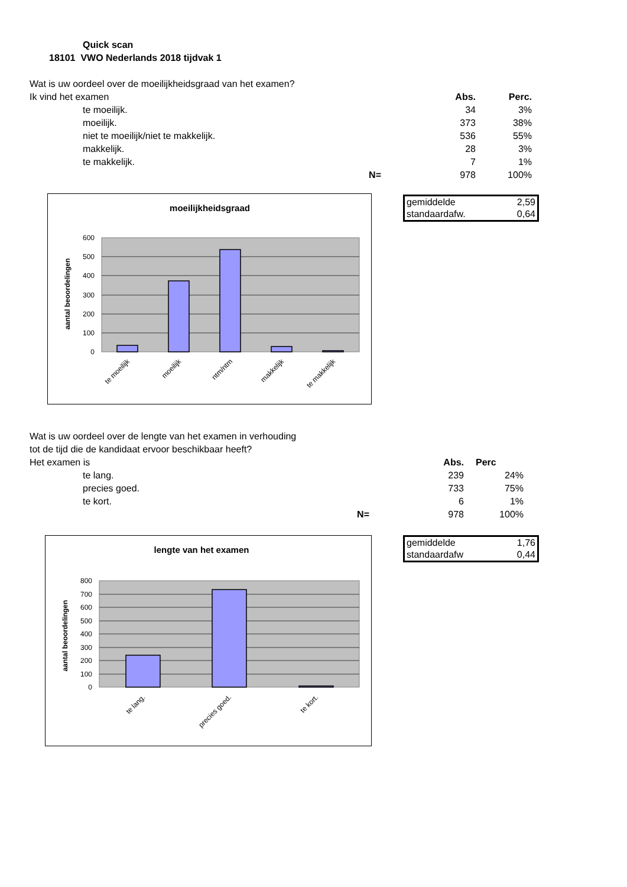Quick scan
18101 VWO Nederlands 2018 tijdvak 1
| Wat is uw oordeel over de moeilijkheidsgraad van het examen? | | | |
| Ik vind het examen | | Abs. | Perc. |
| te moeilijk. | | 34 | 3% |
| moeilijk. | | 373 | 38% |
| niet te moeilijk/niet te makkelijk. | | 536 | 55% |
| makkelijk. | | 28 | 3% |
| te makkelijk. | | 7 | 1% |
| | N= | 978 | 100% |
moeilijkheidsgraad
600
500
400
300
200
100
0
aantal beoordelingen
te moeilijk
moeilijk
ntm/ntm
makkelijk
te makkelijk
| gemiddelde | 2,59 |
| standaardafw. | 0,64 |
| Wat is uw oordeel over de lengte van het examen in verhouding | | | |
| tot de tijd die de kandidaat ervoor beschikbaar heeft? | | | |
| Het examen is | | Abs. | Perc |
| te lang. | | 239 | 24% |
| precies goed. | | 733 | 75% |
| te kort. | | 6 | 1% |
| | N= | 978 | 100% |
lengte van het examen
800
700
600
500
400
300
200
100
0
aantal beoordelingen
te lang.
precies goed.
te kort.
| gemiddelde | 1,76 |
| standaardafw | 0,44 |